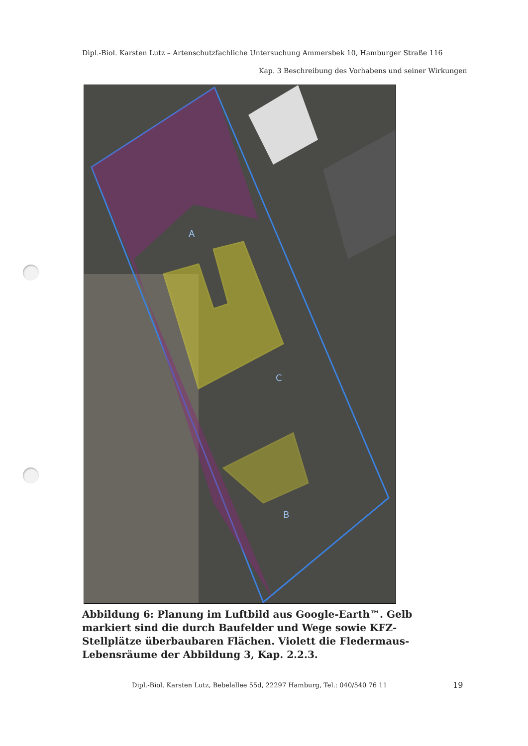Dipl.-Biol. Karsten Lutz – Artenschutzfachliche Untersuchung Ammersbek 10, Hamburger Straße 116
Kap. 3 Beschreibung des Vorhabens und seiner Wirkungen
A
C
B
Abbildung 6: Planung im Luftbild aus Google-Earth™. Gelb markiert sind die durch Baufelder und Wege sowie KFZ-Stellplätze überbaubaren Flächen. Violett die Fledermaus-Lebensräume der Abbildung 3, Kap. 2.2.3.
Dipl.-Biol. Karsten Lutz, Bebelallee 55d, 22297 Hamburg, Tel.: 040/540 76 11
19